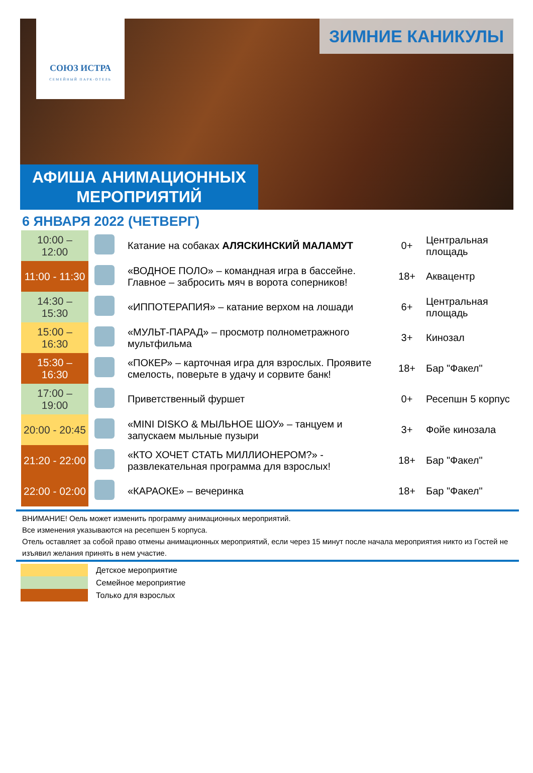СОЮЗ ИСТРА
СЕМЕЙНЫЙ ПАРК-ОТЕЛЬ
ЗИМНИЕ КАНИКУЛЫ
АФИША АНИМАЦИОННЫХ
МЕРОПРИЯТИЙ
6 ЯНВАРЯ 2022 (ЧЕТВЕРГ)
| 10:00 – 12:00 | | Катание на собаках АЛЯСКИНСКИЙ МАЛАМУТ | 0+ | Центральная площадь |
| 11:00 - 11:30 | | «ВОДНОЕ ПОЛО» – командная игра в бассейне. Главное – забросить мяч в ворота соперников! | 18+ | Аквацентр |
| 14:30 – 15:30 | | «ИППОТЕРАПИЯ» – катание верхом на лошади | 6+ | Центральная площадь |
| 15:00 – 16:30 | | «МУЛЬТ-ПАРАД» – просмотр полнометражного мультфильма | 3+ | Кинозал |
| 15:30 – 16:30 | | «ПОКЕР» – карточная игра для взрослых. Проявите смелость, поверьте в удачу и сорвите банк! | 18+ | Бар "Факел" |
| 17:00 – 19:00 | | Приветственный фуршет | 0+ | Ресепшн 5 корпус |
| 20:00 - 20:45 | | «MINI DISKO & МЫЛЬНОЕ ШОУ» – танцуем и запускаем мыльные пузыри | 3+ | Фойе кинозала |
| 21:20 - 22:00 | | «КТО ХОЧЕТ СТАТЬ МИЛЛИОНЕРОМ?» - развлекательная программа для взрослых! | 18+ | Бар "Факел" |
| 22:00 - 02:00 | | «КАРАОКЕ» – вечеринка | 18+ | Бар "Факел" |
ВНИМАНИЕ! Оель может изменить программу анимационных мероприятий.
Все изменения указываются на ресепшен 5 корпуса.
Отель оставляет за собой право отмены анимационных мероприятий, если через 15 минут после начала мероприятия никто из Гостей не изъявил желания принять в нем участие.
Детское мероприятие
Семейное мероприятие
Только для взрослых